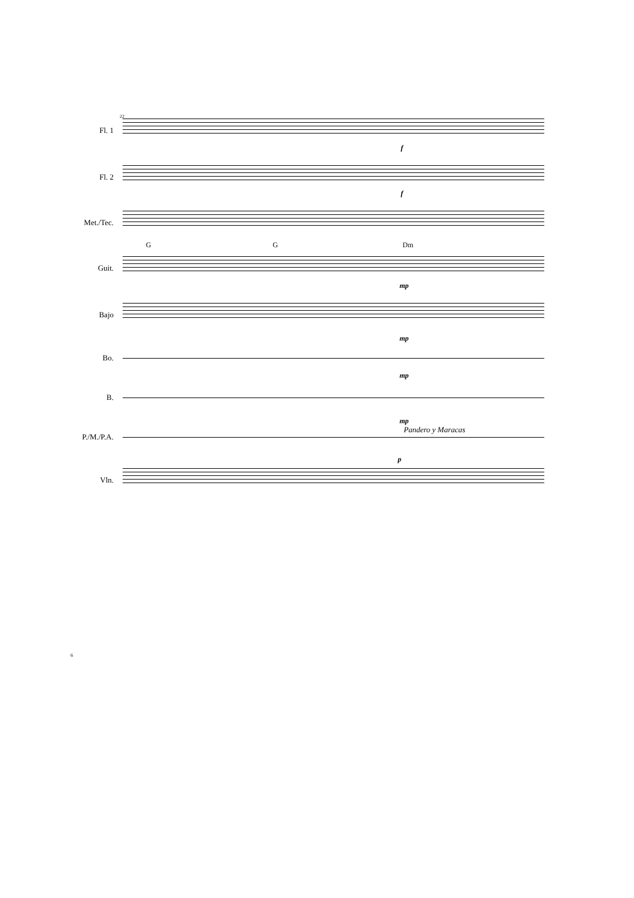22
Fl. 1
f
Fl. 2
f
Met./Tec.
G G Dm
Guit.
mp
Bajo
mp
Bo.
mp
B.
mp
P./M./P.A.
Pandero y Maracas
p
Vln.
6